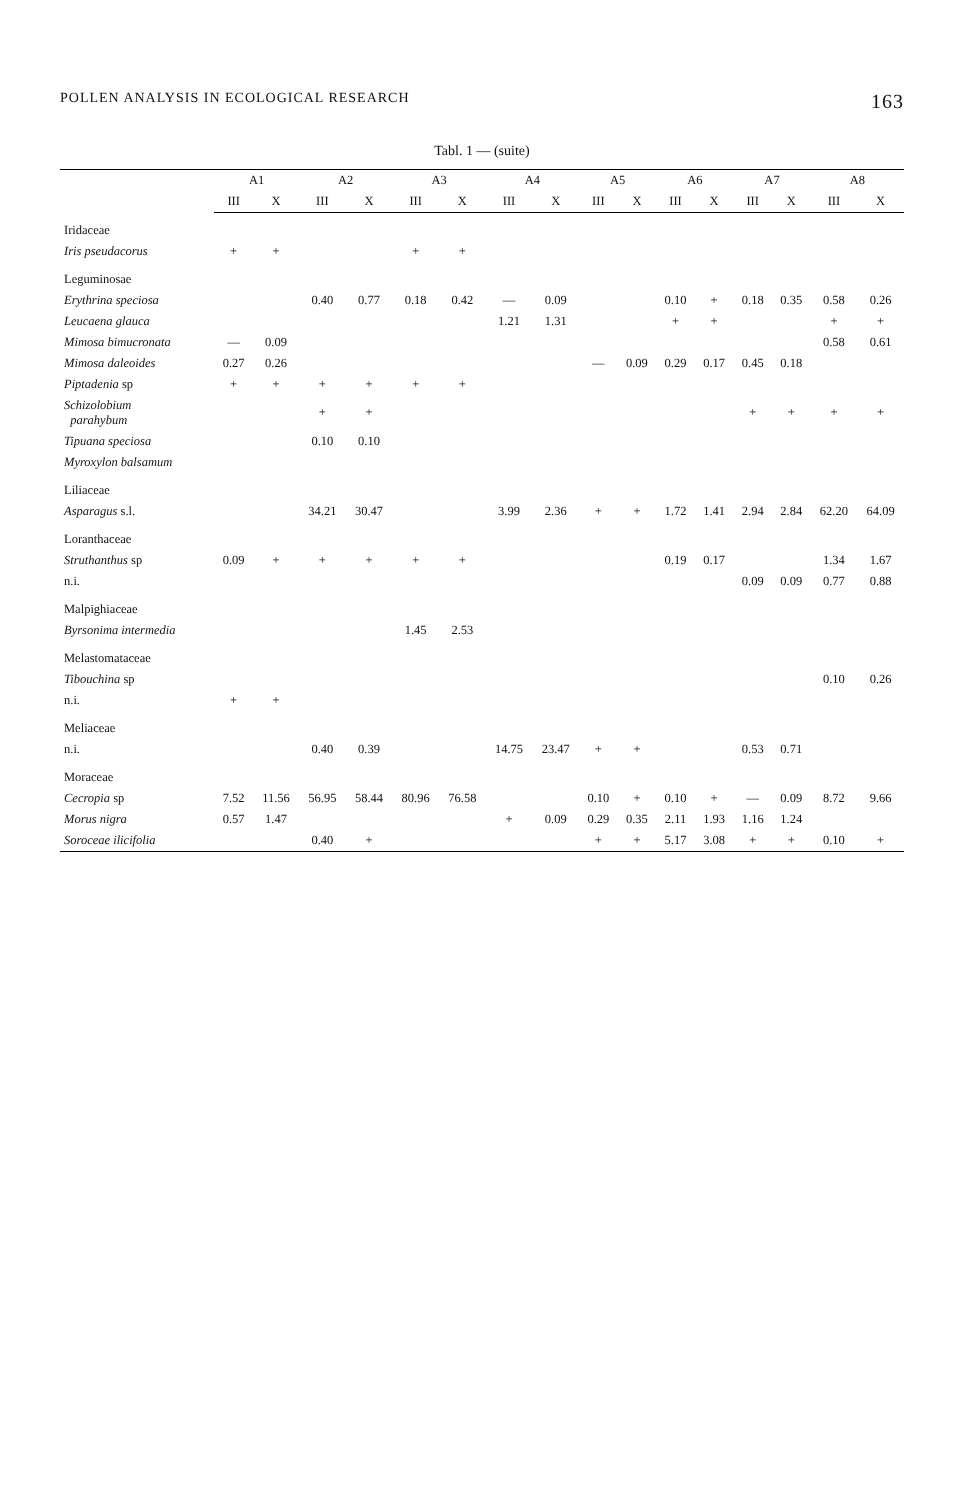POLLEN ANALYSIS IN ECOLOGICAL RESEARCH 163
Tabl. 1 — (suite)
| | A1 | | A2 | | A3 | | A4 | | A5 | | A6 | | A7 | | A8 | |
| --- | --- | --- | --- | --- | --- | --- | --- | --- | --- | --- | --- | --- | --- | --- | --- | --- |
| | III | X | III | X | III | X | III | X | III | X | III | X | III | X | III | X |
| Iridaceae | | | | | | | | | | | | | | | | |
| Iris pseudacorus | + | + | | | + | + | | | | | | | | | | |
| Leguminosae | | | | | | | | | | | | | | | | |
| Erythrina speciosa | | | 0.40 | 0.77 | 0.18 | 0.42 | — | 0.09 | | | 0.10 | + | 0.18 | 0.35 | 0.58 | 0.26 |
| Leucaena glauca | | | | | | | 1.21 | 1.31 | | | + | + | | | + | + |
| Mimosa bimucronata | — | 0.09 | | | | | | | | | | | | | 0.58 | 0.61 |
| Mimosa daleoides | 0.27 | 0.26 | | | | | | | — | 0.09 | 0.29 | 0.17 | 0.45 | 0.18 | | |
| Piptadenia sp | + | + | + | + | + | + | | | | | | | | | | |
| Schizolobium parahybum | | | + | + | | | | | | | | | + | + | + | + |
| Tipuana speciosa | | | 0.10 | 0.10 | | | | | | | | | | | | |
| Myroxylon balsamum | | | | | | | | | | | | | | | | |
| Liliaceae | | | | | | | | | | | | | | | | |
| Asparagus s.l. | | | 34.21 | 30.47 | | | 3.99 | 2.36 | + | + | 1.72 | 1.41 | 2.94 | 2.84 | 62.20 | 64.09 |
| Loranthaceae | | | | | | | | | | | | | | | | |
| Struthanthus sp | 0.09 | + | + | + | + | + | | | | | 0.19 | 0.17 | | | 1.34 | 1.67 |
| n.i. | | | | | | | | | | | | | 0.09 | 0.09 | 0.77 | 0.88 |
| Malpighiaceae | | | | | | | | | | | | | | | | |
| Byrsonima intermedia | | | | | 1.45 | 2.53 | | | | | | | | | | |
| Melastomataceae | | | | | | | | | | | | | | | | |
| Tibouchina sp | | | | | | | | | | | | | | | 0.10 | 0.26 |
| n.i. | + | + | | | | | | | | | | | | | | |
| Meliaceae | | | | | | | | | | | | | | | | |
| n.i. | | | 0.40 | 0.39 | | | 14.75 | 23.47 | + | + | | | 0.53 | 0.71 | | |
| Moraceae | | | | | | | | | | | | | | | | |
| Cecropia sp | 7.52 | 11.56 | 56.95 | 58.44 | 80.96 | 76.58 | | | 0.10 | + | 0.10 | + | — | 0.09 | 8.72 | 9.66 |
| Morus nigra | 0.57 | 1.47 | | | | | + | 0.09 | 0.29 | 0.35 | 2.11 | 1.93 | 1.16 | 1.24 | | |
| Soroceae ilicifolia | | | 0.40 | + | | | | | + | + | 5.17 | 3.08 | + | + | 0.10 | + |